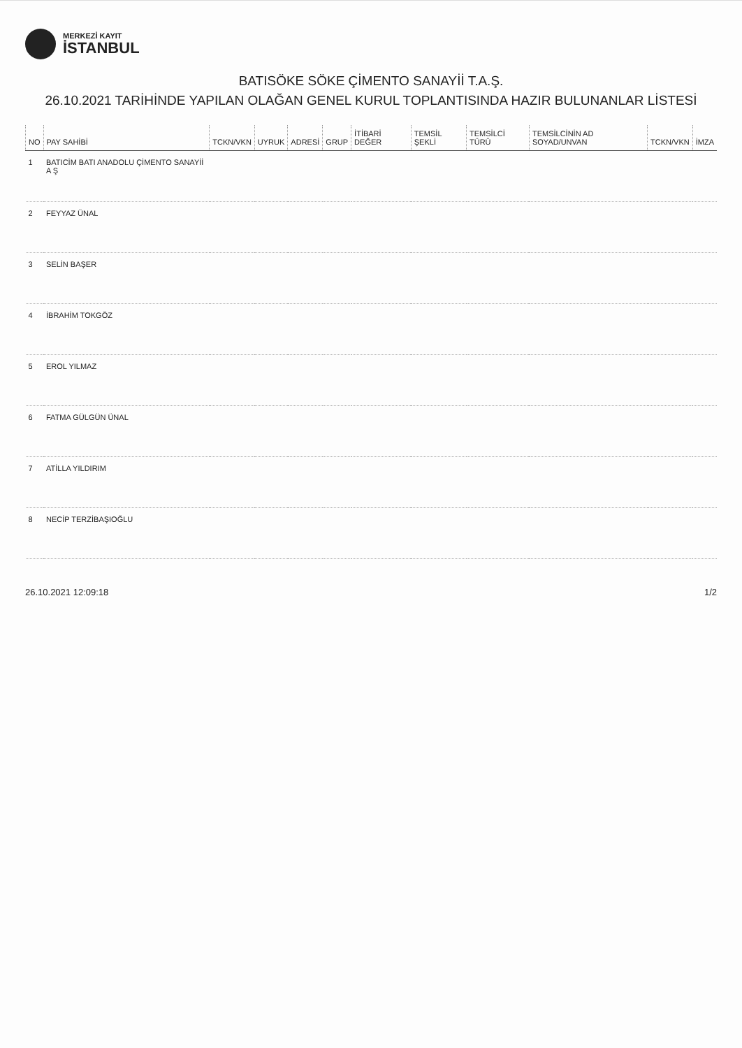MERKEZİ KAYIT
İSTANBUL
BATISÖKE SÖKE ÇİMENTO SANAYİİ T.A.Ş.
26.10.2021 TARİHİNDE YAPILAN OLAĞAN GENEL KURUL TOPLANTISINDA HAZIR BULUNANLAR LİSTESİ
| NO | PAY SAHİBİ | TCKN/VKN | UYRUK | ADRESİ | GRUP | İTİBARİ DEĞER | TEMSİL ŞEKLİ | TEMSİLCİ TÜRÜ | TEMSİLCİNİN AD SOYAD/UNVAN | TCKN/VKN | İMZA |
| --- | --- | --- | --- | --- | --- | --- | --- | --- | --- | --- | --- |
| 1 | BATICİM BATI ANADOLU ÇİMENTO SANAYİİ A Ş | | | | | | | | | | |
| 2 | FEYYAZ ÜNAL | | | | | | | | | | |
| 3 | SELİN BAŞER | | | | | | | | | | |
| 4 | İBRAHİM TOKGÖZ | | | | | | | | | | |
| 5 | EROL YILMAZ | | | | | | | | | | |
| 6 | FATMA GÜLGÜN ÜNAL | | | | | | | | | | |
| 7 | ATİLLA YILDIRIM | | | | | | | | | | |
| 8 | NECİP TERZİBAŞIOĞLU | | | | | | | | | | |
26.10.2021 12:09:18 1/2